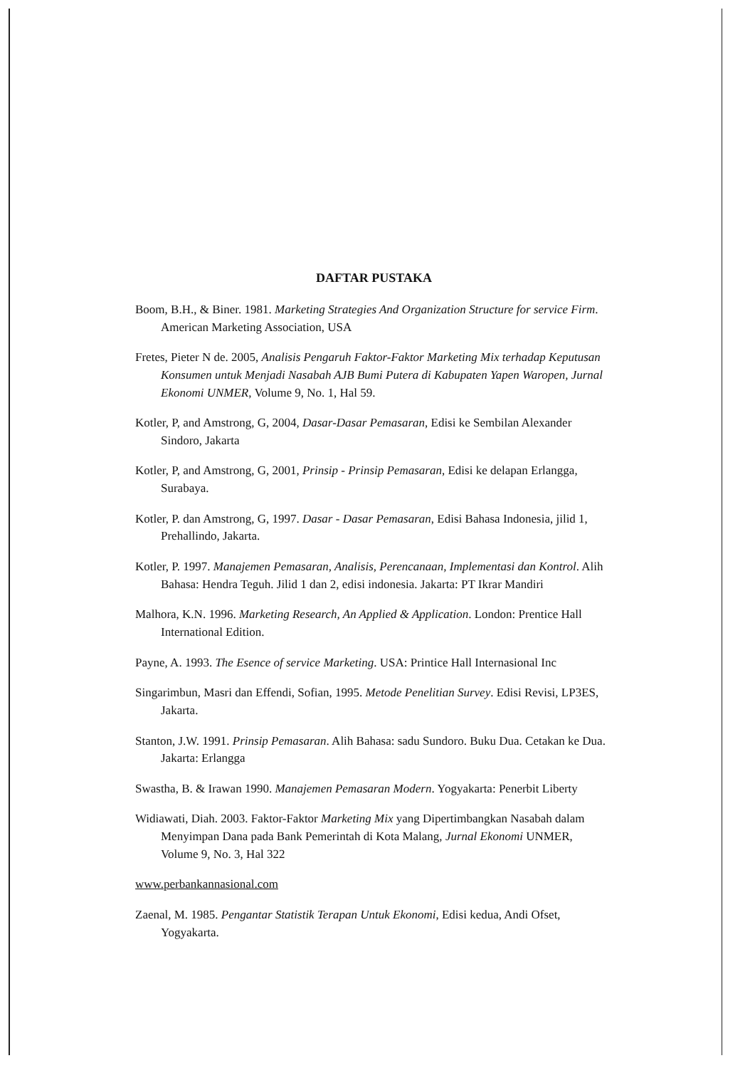DAFTAR PUSTAKA
Boom, B.H., & Biner. 1981. Marketing Strategies And Organization Structure for service Firm. American Marketing Association, USA
Fretes, Pieter N de. 2005, Analisis Pengaruh Faktor-Faktor Marketing Mix terhadap Keputusan Konsumen untuk Menjadi Nasabah AJB Bumi Putera di Kabupaten Yapen Waropen, Jurnal Ekonomi UNMER, Volume 9, No. 1, Hal 59.
Kotler, P, and Amstrong, G, 2004, Dasar-Dasar Pemasaran, Edisi ke Sembilan Alexander Sindoro, Jakarta
Kotler, P, and Amstrong, G, 2001, Prinsip - Prinsip Pemasaran, Edisi ke delapan Erlangga, Surabaya.
Kotler, P. dan Amstrong, G, 1997. Dasar - Dasar Pemasaran, Edisi Bahasa Indonesia, jilid 1, Prehallindo, Jakarta.
Kotler, P. 1997. Manajemen Pemasaran, Analisis, Perencanaan, Implementasi dan Kontrol. Alih Bahasa: Hendra Teguh. Jilid 1 dan 2, edisi indonesia. Jakarta: PT Ikrar Mandiri
Malhora, K.N. 1996. Marketing Research, An Applied & Application. London: Prentice Hall International Edition.
Payne, A. 1993. The Esence of service Marketing. USA: Printice Hall Internasional Inc
Singarimbun, Masri dan Effendi, Sofian, 1995. Metode Penelitian Survey. Edisi Revisi, LP3ES, Jakarta.
Stanton, J.W. 1991. Prinsip Pemasaran. Alih Bahasa: sadu Sundoro. Buku Dua. Cetakan ke Dua. Jakarta: Erlangga
Swastha, B. & Irawan 1990. Manajemen Pemasaran Modern. Yogyakarta: Penerbit Liberty
Widiawati, Diah. 2003. Faktor-Faktor Marketing Mix yang Dipertimbangkan Nasabah dalam Menyimpan Dana pada Bank Pemerintah di Kota Malang, Jurnal Ekonomi UNMER, Volume 9, No. 3, Hal 322
www.perbankannasional.com
Zaenal, M. 1985. Pengantar Statistik Terapan Untuk Ekonomi, Edisi kedua, Andi Ofset, Yogyakarta.